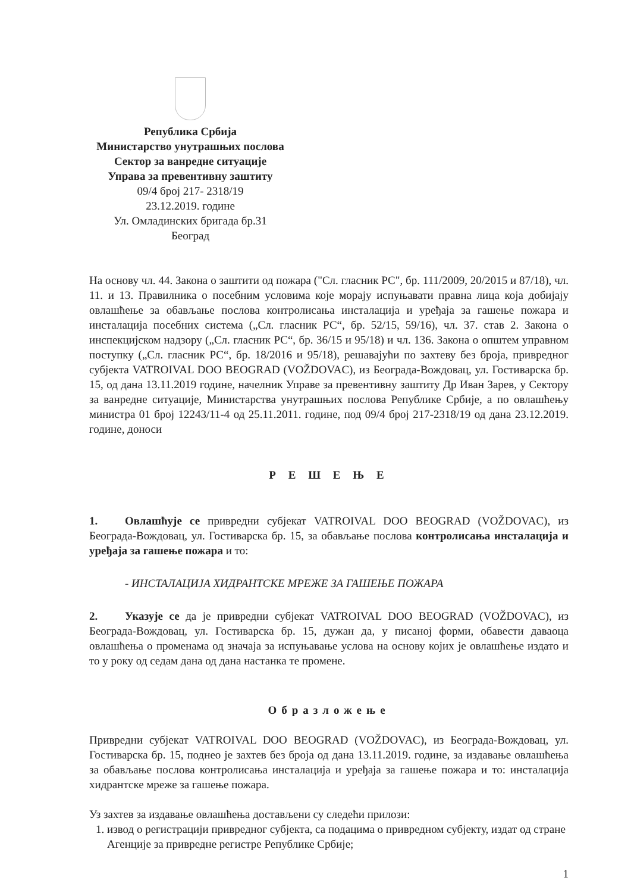Република Србија
Министарство унутрашњих послова
Сектор за ванредне ситуације
Управа за превентивну заштиту
09/4 број 217- 2318/19
23.12.2019. године
Ул. Омладинских бригада бр.31
Београд
На основу чл. 44. Закона о заштити од пожара ("Сл. гласник РС", бр. 111/2009, 20/2015 и 87/18), чл. 11. и 13. Правилника о посебним условима које морају испуњавати правна лица која добијају овлашћење за обављање послова контролисања инсталација и уређаја за гашење пожара и инсталација посебних система („Сл. гласник РС“, бр. 52/15, 59/16), чл. 37. став 2. Закона о инспекцијском надзору („Сл. гласник РС“, бр. 36/15 и 95/18) и чл. 136. Закона о општем управном поступку („Сл. гласник РС“, бр. 18/2016 и 95/18), решавајући по захтеву без броја, привредног субјекта VATROIVAL DOO BEOGRAD (VOŽDOVAC), из Београда-Вождовац, ул. Гостиварска бр. 15, од дана 13.11.2019 године, начелник Управе за превентивну заштиту Др Иван Зарев, у Сектору за ванредне ситуације, Министарства унутрашњих послова Републике Србије, а по овлашћењу министра 01 број 12243/11-4 од 25.11.2011. године, под 09/4 број 217-2318/19 од дана 23.12.2019. године, доноси
Р Е Ш Е Њ Е
1. Овлашћује се привредни субјекат VATROIVAL DOO BEOGRAD (VOŽDOVAC), из Београда-Вождовац, ул. Гостиварска бр. 15, за обављање послова контролисања инсталација и уређаја за гашење пожара и то:
- ИНСТАЛАЦИЈА ХИДРАНТСКЕ МРЕЖЕ ЗА ГАШЕЊЕ ПОЖАРА
2. Указује се да је привредни субјекат VATROIVAL DOO BEOGRAD (VOŽDOVAC), из Београда-Вождовац, ул. Гостиварска бр. 15, дужан да, у писаној форми, обавести даваоца овлашћења о променама од значаја за испуњавање услова на основу којих је овлашћење издато и то у року од седам дана од дана настанка те промене.
Образложење
Привредни субјекат VATROIVAL DOO BEOGRAD (VOŽDOVAC), из Београда-Вождовац, ул. Гостиварска бр. 15, поднео је захтев без броја од дана 13.11.2019. године, за издавање овлашћења за обављање послова контролисања инсталација и уређаја за гашење пожара и то: инсталација хидрантске мреже за гашење пожара.
Уз захтев за издавање овлашћења достављени су следећи прилози:
1. извод о регистрацији привредног субјекта, са подацима о привредном субјекту, издат од стране Агенције за привредне регистре Републике Србије;
1